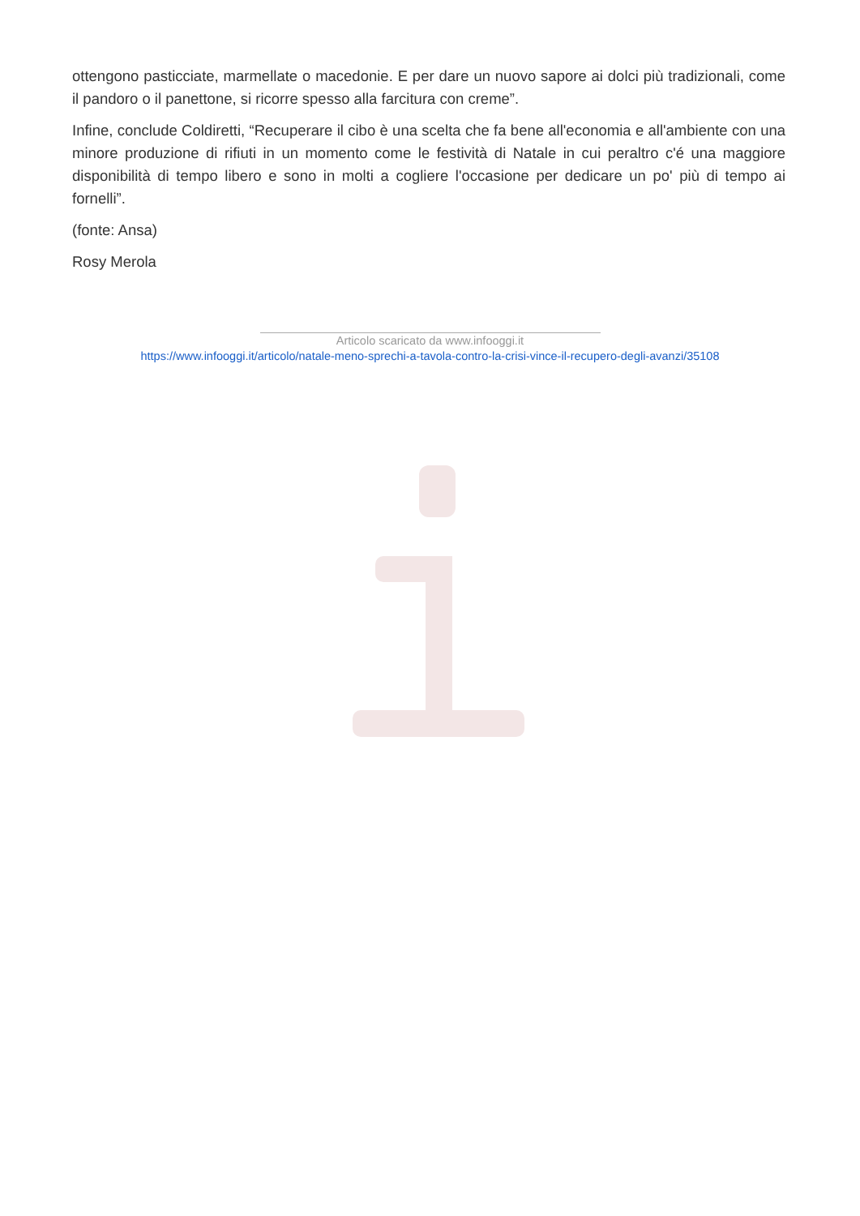ottengono pasticciate, marmellate o macedonie. E per dare un nuovo sapore ai dolci più tradizionali, come il pandoro o il panettone, si ricorre spesso alla farcitura con creme”.
Infine, conclude Coldiretti, “Recuperare il cibo è una scelta che fa bene all'economia e all'ambiente con una minore produzione di rifiuti in un momento come le festività di Natale in cui peraltro c'é una maggiore disponibilità di tempo libero e sono in molti a cogliere l'occasione per dedicare un po' più di tempo ai fornelli”.
(fonte: Ansa)
Rosy Merola
Articolo scaricato da www.infooggi.it
https://www.infooggi.it/articolo/natale-meno-sprechi-a-tavola-contro-la-crisi-vince-il-recupero-degli-avanzi/35108